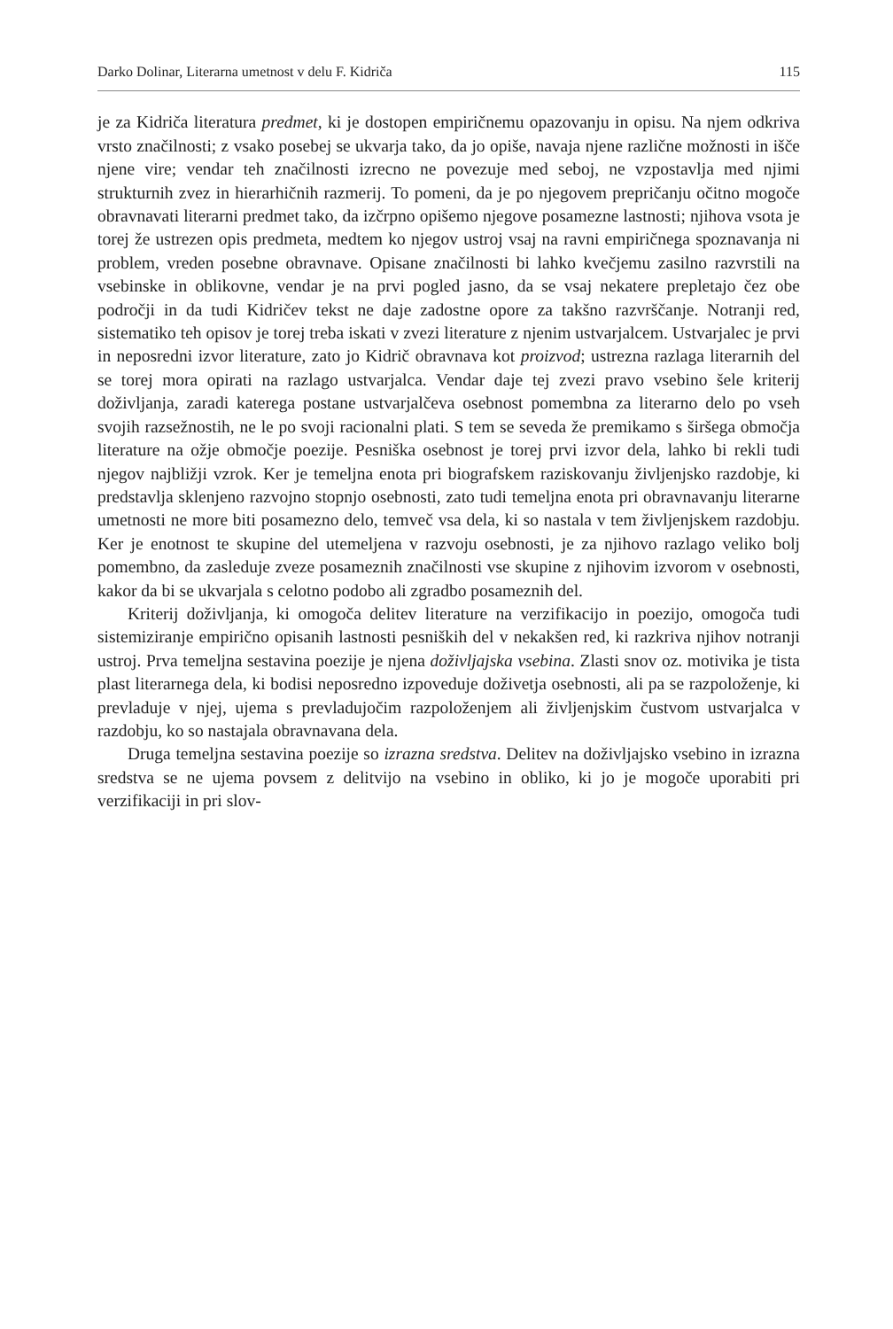Darko Dolinar, Literarna umetnost v delu F. Kidriča 115
je za Kidriča literatura predmet, ki je dostopen empiričnemu opazovanju in opisu. Na njem odkriva vrsto značilnosti; z vsako posebej se ukvarja tako, da jo opiše, navaja njene različne možnosti in išče njene vire; vendar teh značilnosti izrecno ne povezuje med seboj, ne vzpostavlja med njimi strukturnih zvez in hierarhičnih razmerij. To pomeni, da je po njegovem prepričanju očitno mogoče obravnavati literarni predmet tako, da izčrpno opišemo njegove posamezne lastnosti; njihova vsota je torej že ustrezen opis predmeta, medtem ko njegov ustroj vsaj na ravni empiričnega spoznavanja ni problem, vreden posebne obravnave. Opisane značilnosti bi lahko kvečjemu zasilno razvrstili na vsebinske in oblikovne, vendar je na prvi pogled jasno, da se vsaj nekatere prepletajo čez obe področji in da tudi Kidričev tekst ne daje zadostne opore za takšno razvrščanje. Notranji red, sistematiko teh opisov je torej treba iskati v zvezi literature z njenim ustvarjalcem. Ustvarjalec je prvi in neposredni izvor literature, zato jo Kidrič obravnava kot proizvod; ustrezna razlaga literarnih del se torej mora opirati na razlago ustvarjalca. Vendar daje tej zvezi pravo vsebino šele kriterij doživljanja, zaradi katerega postane ustvarjalčeva osebnost pomembna za literarno delo po vseh svojih razsežnostih, ne le po svoji racionalni plati. S tem se seveda že premikamo s širšega območja literature na ožje območje poezije. Pesniška osebnost je torej prvi izvor dela, lahko bi rekli tudi njegov najbližji vzrok. Ker je temeljna enota pri biografskem raziskovanju življenjsko razdobje, ki predstavlja sklenjeno razvojno stopnjo osebnosti, zato tudi temeljna enota pri obravnavanju literarne umetnosti ne more biti posamezno delo, temveč vsa dela, ki so nastala v tem življenjskem razdobju. Ker je enotnost te skupine del utemeljena v razvoju osebnosti, je za njihovo razlago veliko bolj pomembno, da zasleduje zveze posameznih značilnosti vse skupine z njihovim izvorom v osebnosti, kakor da bi se ukvarjala s celotno podobo ali zgradbo posameznih del.
Kriterij doživljanja, ki omogoča delitev literature na verzifikacijo in poezijo, omogoča tudi sistemiziranje empirično opisanih lastnosti pesniških del v nekakšen red, ki razkriva njihov notranji ustroj. Prva temeljna sestavina poezije je njena doživljajska vsebina. Zlasti snov oz. motivika je tista plast literarnega dela, ki bodisi neposredno izpoveduje doživetja osebnosti, ali pa se razpoloženje, ki prevladuje v njej, ujema s prevladujočim razpoloženjem ali življenjskim čustvom ustvarjalca v razdobju, ko so nastajala obravnavana dela.
Druga temeljna sestavina poezije so izrazna sredstva. Delitev na doživljajsko vsebino in izrazna sredstva se ne ujema povsem z delitvijo na vsebino in obliko, ki jo je mogoče uporabiti pri verzifikaciji in pri slov-